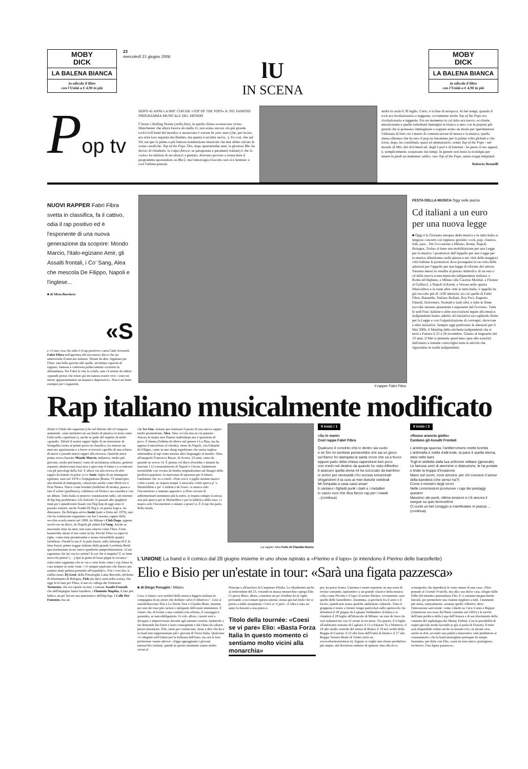MOBY
DICK
LA BALENA BIANCA
in edicola il libro
con l'Unità a € 4,90 in più
23
mercoledì 21 giugno 2006
lU
IN SCENA
MOBY
DICK
LA BALENA BIANCA
in edicola il libro
con l'Unità a € 4,90 in più
Pop tv
DOPO 42 ANNI LA BBC CHIUDE «TOP OF THE POPS» IL PIÙ FAMOSO PROGRAMMA MUSICALE DEL MONDO
C'erano i Rolling Stones (nella foto), in quella chiesa sconsacrata vicino Manchester che allora faceva da studio tv, non erano ancora «la più grande rock'n'roll band del mondo» e suonavano I wanna be your man (che, per inciso, era stata loro regalata dai Beatles, ma questa è un'altra storia...). Fu così, che nel '64, nacque la prima e più famosa trasmissione musicale che mai abbia calcato le scene catodiche: Top of the Pops. Ora, dopo quarantadue anni, la gloriosa Bbc ha deciso di chiuderla: la colpa (feroce, se paragonata a parametri italiani) è che fa «solo» tre milioni di ascoltatori a puntata. Avevano provato a resuscitare il programma spostandolo su Bbc2, ma l'emorragia d'ascolto non si è fermata: e così l'ultima puntata
andrà in onda il 30 luglio. Certo, è la fine di un'epoca. Ai bei tempi, quando il rock era rivoluzionario e ruggente, ovviamente anche Top of the Pops era rivoluzionario e ruggente. Era un momento in cui tutto era nuovo, eccitante, emozionante e quelle traballanti immagini in bianco e nero con le popstar più grandi che si potessero immaginare e sognare erano un modo per sperimentare l'alleanza di ferro tra i mezzi di comunicazione di massa e la musica, quella stessa alleanza che ha reso il pop un fenomeno per la prima volta globale e che forse, dopo, ha contribuito quasi ad ammazzarlo: ormai Top of the Pops - nel mondo di Mtv, dei dvd musicali, degli I-pod e di Internet - ha perso il suo appeal, è, semplicemente, sorpassato dai tempi. In genere non basta la nostalgia per tenere in piedi un mammut: addio, caro Top of the Pops, senza troppi rimpianti.
Roberto Brunelli
NUOVI RAPPER Fabri Fibra svetta in classifica, fa il cattivo, odia il rap positivo ed è l'esponente di una nuova generazione da scoprire: Mondo Marcio, l'italo-egiziano Amir, gli Assalti frontali, i Co' Sang, Alea che mescola De Filippo, Napoli e l'inglese...
■ di Silvia Boschero
«S
e c'è una cosa che odio è il rap positivo» canta l'anti Jovanotti Fabri Fibra nell'apertura del suo nuovo disco che sta smuovendo il mercato italiano. Niente da dire. Applausi per Fibra: una bella gavetta alle spalle, un'ottima capacità di rappare, fantasia e cattiveria politicamente scorretta in abbondanza. Per Fabri la vita fa schifo, non c'è niente da ridere: «quando penso che esisto già mi nausea essere vivo / sono un morto apparentemente un maniaco depressivo». Non è un buon esempio per i ragazzini,
Il rapper Fabri Fibra
FESTA DELLA MUSICA Oggi nelle piazze
Cd italiani a un euro per una nuova legge
■ Oggi è la Giornata europea della musica e in tutta Italia si tengono concerti con ingresso gratuito: rock, pop, classica, folk, jazz... Per l'occasione a Milano, Roma, Napoli, Bologna, Torino si tiene una mobilitazione per una Legge per la musica: i promotori dell'Appello per una Legge per la musica allestiranno nelle piazze e nei club delle maggiori città italiane le postazioni dove proseguire la raccolta delle adesioni per l'appello per una legge di riforma del settore. Saranno messi in vendita al prezzo simbolico di un euro i cd della nuova scena musicale indipendente italiana: a Roma all'Alpheus, a Milano alla Cascina Monluè, a Firenze al Galileo2, a Napoli al Kestè, a Verona nello spazio Musicalbox e in tante altre città in tutta Italia. L'appello ha già raccolto più di 1100 adesioni, tra cui quelle di Fabri Fibra, Baustelle, Stefano Bollani, Roy Paci, Eugenio Finardi, Dolcenera, Nomadi e tanti altri, e tutte le firme raccolte saranno presentate a esponenti del Governo. Tutte le sedi Fnac italiane e altre associazioni legate alla musica indipendente hanno aderito all iniziativa raccogliendo firme per la Legge e con l'organizzazione di convegni, showcase e altre iniziative. Sempre oggi partiranno le adesioni per il Mei 2006, il Meeting delle etichette indipendenti che si terrà a Faenza il 25 e 26 novembre. Giunto al traguardo dei 10 anni, il Mei si presenta quest'anno apre alle sonorità dall'estero e intende coinvolgire tutte le attività che riguardano le realtà indipendenti.
Rap italiano musicalmente modificato
difatti è l'idolo dei ragazzini (che nel libretto del cd vengono ammoniti: «non mettetevi un sacchetto di plastica in testa come Fabri nella copertina!»), anche se gode del rispetto di molti «grandi». Difatti il nostro rapper figlio di un ristoratore di Senigallia svetta al primo posto in classifica, ha smosso un mercato agonizzante e a breve si troverà capofila di una schiera di nuovi o pseudo-nuovi rapper alla riscossa. Qualche mese prima aveva bussato Mondo Marcio, milanese, molto più giovane, molto più buono: canta di un'infanzia solitaria, genitori separati, adolescenza trascorsa a spacciare il fumo e a scontrarsi con gli psicologi della Asl. E allora via alla ricerca di altri rapper da buttare in pista: ecco Amir, figlio di un immigrato egiziano, nato nel 1978 a Torpignattara (Roma, VI municipio, alta densità di immigrati), conosciuto anche come Meticcio o Peso Piuma. Nasce come breaker (ballerino di strada), passa a fare il writer (graffitaro), collabora col Piotta e ora esordisce con un album. Tutta Italia si smuove: trasmissioni radio, siti internet di hip hop proliferano. Gli Articolo 31 passati allo spaghetti funk per i quindicenni fissati con l'hip hop di oggi sono il passato remoto, anche Franki Hi Nrg è, in questa logica, un dinosauro. Da Bologna arriva Inoki (nato a Ostia nel 1979), uno che ha cominciato ragazzino con Joe Cassano, rapper della vecchia scuola morto nel 1999, da Milano i Club Dogo, appena usciti con un disco, da Napoli gli ottimi Co'Sang. Anche se macinano rime da anni, non sono emersi come Fibra. Forse basterebbe alzare il tiro come fa lui. Perché Fibra va sopra le righe, canta rime pesantissime e suona irresistibile quanto fastidioso. Prendi la sua E la pula bussò, sulla falsariga di E la luna bussò, primo reggae italiano della grande Loredana Bertè qua trasformato in un cinico quadretto antiproibizionista: «Ciao ragazzina che fai con la cartina? lo sai che ti inquina? E se fumi invecchi prima? (…) Qui la gente di lusso pippa la cocaina / sotto sotto sappiamo che se vai a certe feste come i vip chiusi in casa sempre in sotto veste / c'è sempre qualcuno che finisce per sentirsi male polizia portatelo all'ospedale!». Poi i «vecchi» si riaffacciano: Dj Gruf, della Portafoglio Lainz Records, etichetta di riferimento di Bologna, Fish (da dieci anni nella scena), che oggi fa le basi per Fibra, il suo ex collega dei Sottotono Tormento, che ora riparte in tour, i romani Assalti Frontali, che dell'impegno fanno bandiera, i Flaminio Maphia, il lato più ludico, un po' becero ma autoironico dell'hip hop. I Colle Der Fomento, ma an-
che Ice One, tornato per remixare il pezzo di una nuova rapper molto promettente, Alea. Alea: eccola una su cui puntare. Ancora le major non l'hanno individuata ma è questione di poco. È donna (l'ultima di rilievo nel genere è La Pina, ma ha appeso il microfono al chiodo), viene da Napoli, cita Eduardo de Filippo, canta in uno slang napoletano che suona inglese adattandosi al rap come nessun altro linguaggio al mondo. Alea, all'anagrafe Francesca Russo, di Acerra, 23 anni, canta da quando ne aveva 14. È pronta col disco d'esordio e intanto ha lanciato I 12 comandamenti di Napoli e Ghetto, funkettone irresistibile con vocina da bimba originalissima sul disagio della periferia popolare, la mancanza di speranza per il futuro, l'ambiente che va a rotoli: «Nun cercà 'e piglià suonno manco cchiù a notte, se respira sempe 'a stess'aria cchiù sporca p' 'a Montefibbre e po' 'a fabbrica de l'osse: ce manca sulo l'inceneritore e stammo apposto!» («Non cercare di addormentarti nemmeno più la notte, si respira sempre la stessa aria più sporca per la Montefibre e per la fabbrica delle ossa: ci manca solo l'inceneritore e stiamo a posto!»). È il rap che parla della strada.
La rapper Alea Foto di Claudia Nuzzo
Il testo / 1
«Su le mani»
Così rappa Fabri Fibra
Qualcuno è convinto che io dentro sia vuoto
e se Dio mi sentisse penserebbe che sia un gioco
sul fianco ho stampata la santa croce che va a fuoco
eppure parlo della chiesa capendone ben poco
non credo nel destino da quando ho visto Alfredino
ti assicuro quella storia mi ha scioccato da bambino
io scrivo per necessità c'ho scosse emozionali
sfogandomi è la cura ai miei disturbi celebrali
Mr.Simpatia a casa cazzi amari
ti cantano i fighetti punk i dark e i metallari
io cazzo vuoi che dica faccio rap per i maiali
...(continua)
Il testo / 2
«Rosso arancio giallo»
Cantano gli Assalti Frontali
L'antidroga spaccia, l'antiterrorismo mette bombe
L'antimafia è mafia d'altronde, la pace è quella eterna, stesi nelle bare
Togli le stellette dalla tua uniforme militare (generale)
Le famose armi di sterminio e distruzione, le ha portate e tirate la truppa d'invasione
Mano sul cuore, voce sincera, per chi conosce il senso della bandiera (che senso ha?)
Come il ministro degli orrori
Nelle commissioni promuove i capi dei pestaggi questori
Massimo dei punti, ottime tensioni e c'è ancora il sangue su quei termosifoni
Ci vuole un bel coraggio a manifestare in piazza ... (continua)
L'UNIONE La band e il comico dal 28 giugno insieme in uno show ispirato a «Pierino e il lupo» (e intendono il Pierino delle barzellette)
Elio e Bisio per un'estate in tour: «Sarà una figata pazzesca»
■ di Diego Perugini / Milano
Cosa ci fanno i sex symbol della musica leggera italiana in compagnia di un attore che definire calvo è riduttivo»". Così si autodefiniscono Elio e Le Storie Tese e Claudio Bisio, insieme per uno dei tour più curiosi e intriganti dell'estate imminente. È chiaro che, di fronte a una combriccola siffatta, il cazzeggio è garantito, se non obbligatorio. Eccoli, allora, i nostri eroi a divagare e improvvisare davanti agli attoniti cronisti, intimoriti a far domande dai frizzi e lazzi conseguenti e dal clima da cabaret presto instaurato. Elio, tanto per cominciare, tiene a dire che lui e la band non rappresentano più i giovani di Forza Italia. Qualcuno s'è rifugiato nell'Udeur per la bellezza dell'inno, ma ora le loro preferenze vanno altrove: «Oggi appoggiamo i giovani monarchici italiani, quindi in questo momento siamo molto vicini al
Principe e all'enclave di Campione d'Italia. Lo ribadiremo anche al referendum del 25, votando in massa monarchia» spiega Elio. Ci prova Bisio, allora, a mettere un po' d'ordine fra le righe provando a raccontare questa unione, strana già dal titolo che si presta a mille storpiature: Coèsi se vi pare. «L'idea è nata un anno fa davanti a una pizza e,
Titolo della tournée: «Coesi se vi pare» Elio: «Basta Forza Italia In questo momento ci sentiamo molto vicini alla monarchia»
poi, ha preso forma. Uniremo i nostri repertori, in una sorta di recitar cantando, ispirandoci a un grande classico della musica colta come Pierino e il lupo: il nostro Pierino, ovviamente, sarà quello delle barzellette». Insomma, si giocherà fra il serio e il faceto, quindi non senza qualche ambizione culturale. Tutto il gruppone è restio a fornire troppi particolari sullo spettacolo che debutterà il 28 giugno da Lignano Sabbiadoro (Udine) e si chiuderà il 28 luglio all'Idroscalo di Milano: un tour de force da veri stakanovisti con 21 serate in un mese. Tra queste, il 6 luglio all'anfiteatro romano di Cagliari; il 13 a Palazzo Te a Mantova; il 18 allo stadio centrale del tennis di Roma; il 19 nel cortile della Reggia di Caserta; il 23 alla festa dell'Unità di Imola e il 27 alla Reggia Venaria Reale di Torino (info su: www.elioelestorietese.it). Eppure si coglie uno sforzo produttivo più ampio, dal dovizioso numero di sponsor sino alla ricca
scenografia che riprodurrà le varie stanze di una casa: «Non pensate al Grande Fratello, ma alla casa dolce casa, rifugio dalle follie del mondo» puntualizza Elio. E ci saranno megaschermi laterali, per permettere una visione migliore a tutti. I momenti più attesi, naturalmente, saranno quelli collettivi, dove l'interazione sarà totale: come i duetti su Cara ti amo e Rapput (clamoroso successo del Bisio cantante nel 1991) e le novità dell'inno politico della Lega dell'Amore e di un rifacimento della canzone del taglialegna dei Monty Python. Con la possibilità di ospiti speciali strada facendo (e già si parla di Fossati). Il tutto sarà disponibile subito anche su instant-cd e, in alcune sere, anche in dvd, secondo una politica innovativa «dal produttore al consumatore» che la band meneghina persegue da tempo. Insomma, per dirla con Elio, «sarà un tour unico, prestigioso, esclusivo. Una figata pazzesca».